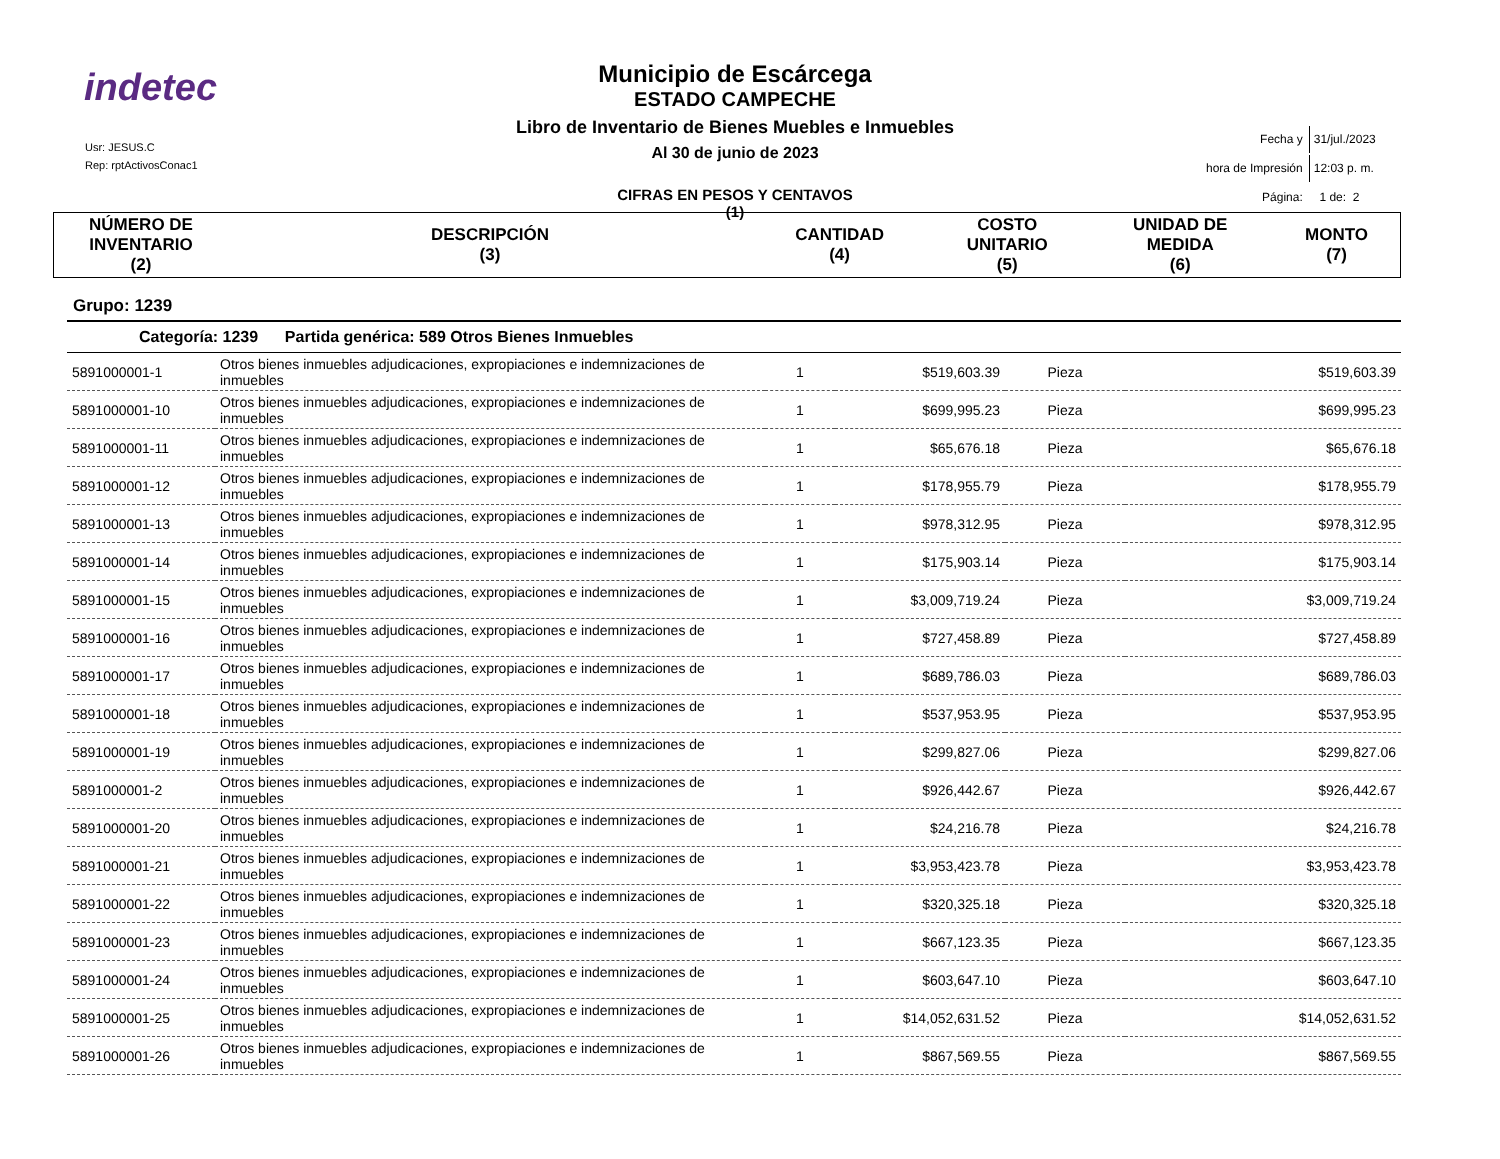indetec
Usr: JESUS.C
Rep: rptActivosConac1
Municipio de Escárcega
ESTADO CAMPECHE
Libro de Inventario de Bienes Muebles e Inmuebles
Al 30 de junio de 2023
CIFRAS EN PESOS Y CENTAVOS
(1)
| Fecha y | 31/jul./2023 |
| hora de Impresión | 12:03 p. m. |
| Página: | 1 de: 2 |
| NÚMERO DE INVENTARIO (2) | DESCRIPCIÓN (3) | CANTIDAD (4) | COSTO UNITARIO (5) | UNIDAD DE MEDIDA (6) | MONTO (7) |
| --- | --- | --- | --- | --- | --- |
Grupo: 1239
Categoría: 1239 Partida genérica: 589 Otros Bienes Inmuebles
| 5891000001-1 | Otros bienes inmuebles adjudicaciones, expropiaciones e indemnizaciones de inmuebles | 1 | $519,603.39 | Pieza | $519,603.39 |
| 5891000001-10 | Otros bienes inmuebles adjudicaciones, expropiaciones e indemnizaciones de inmuebles | 1 | $699,995.23 | Pieza | $699,995.23 |
| 5891000001-11 | Otros bienes inmuebles adjudicaciones, expropiaciones e indemnizaciones de inmuebles | 1 | $65,676.18 | Pieza | $65,676.18 |
| 5891000001-12 | Otros bienes inmuebles adjudicaciones, expropiaciones e indemnizaciones de inmuebles | 1 | $178,955.79 | Pieza | $178,955.79 |
| 5891000001-13 | Otros bienes inmuebles adjudicaciones, expropiaciones e indemnizaciones de inmuebles | 1 | $978,312.95 | Pieza | $978,312.95 |
| 5891000001-14 | Otros bienes inmuebles adjudicaciones, expropiaciones e indemnizaciones de inmuebles | 1 | $175,903.14 | Pieza | $175,903.14 |
| 5891000001-15 | Otros bienes inmuebles adjudicaciones, expropiaciones e indemnizaciones de inmuebles | 1 | $3,009,719.24 | Pieza | $3,009,719.24 |
| 5891000001-16 | Otros bienes inmuebles adjudicaciones, expropiaciones e indemnizaciones de inmuebles | 1 | $727,458.89 | Pieza | $727,458.89 |
| 5891000001-17 | Otros bienes inmuebles adjudicaciones, expropiaciones e indemnizaciones de inmuebles | 1 | $689,786.03 | Pieza | $689,786.03 |
| 5891000001-18 | Otros bienes inmuebles adjudicaciones, expropiaciones e indemnizaciones de inmuebles | 1 | $537,953.95 | Pieza | $537,953.95 |
| 5891000001-19 | Otros bienes inmuebles adjudicaciones, expropiaciones e indemnizaciones de inmuebles | 1 | $299,827.06 | Pieza | $299,827.06 |
| 5891000001-2 | Otros bienes inmuebles adjudicaciones, expropiaciones e indemnizaciones de inmuebles | 1 | $926,442.67 | Pieza | $926,442.67 |
| 5891000001-20 | Otros bienes inmuebles adjudicaciones, expropiaciones e indemnizaciones de inmuebles | 1 | $24,216.78 | Pieza | $24,216.78 |
| 5891000001-21 | Otros bienes inmuebles adjudicaciones, expropiaciones e indemnizaciones de inmuebles | 1 | $3,953,423.78 | Pieza | $3,953,423.78 |
| 5891000001-22 | Otros bienes inmuebles adjudicaciones, expropiaciones e indemnizaciones de inmuebles | 1 | $320,325.18 | Pieza | $320,325.18 |
| 5891000001-23 | Otros bienes inmuebles adjudicaciones, expropiaciones e indemnizaciones de inmuebles | 1 | $667,123.35 | Pieza | $667,123.35 |
| 5891000001-24 | Otros bienes inmuebles adjudicaciones, expropiaciones e indemnizaciones de inmuebles | 1 | $603,647.10 | Pieza | $603,647.10 |
| 5891000001-25 | Otros bienes inmuebles adjudicaciones, expropiaciones e indemnizaciones de inmuebles | 1 | $14,052,631.52 | Pieza | $14,052,631.52 |
| 5891000001-26 | Otros bienes inmuebles adjudicaciones, expropiaciones e indemnizaciones de inmuebles | 1 | $867,569.55 | Pieza | $867,569.55 |